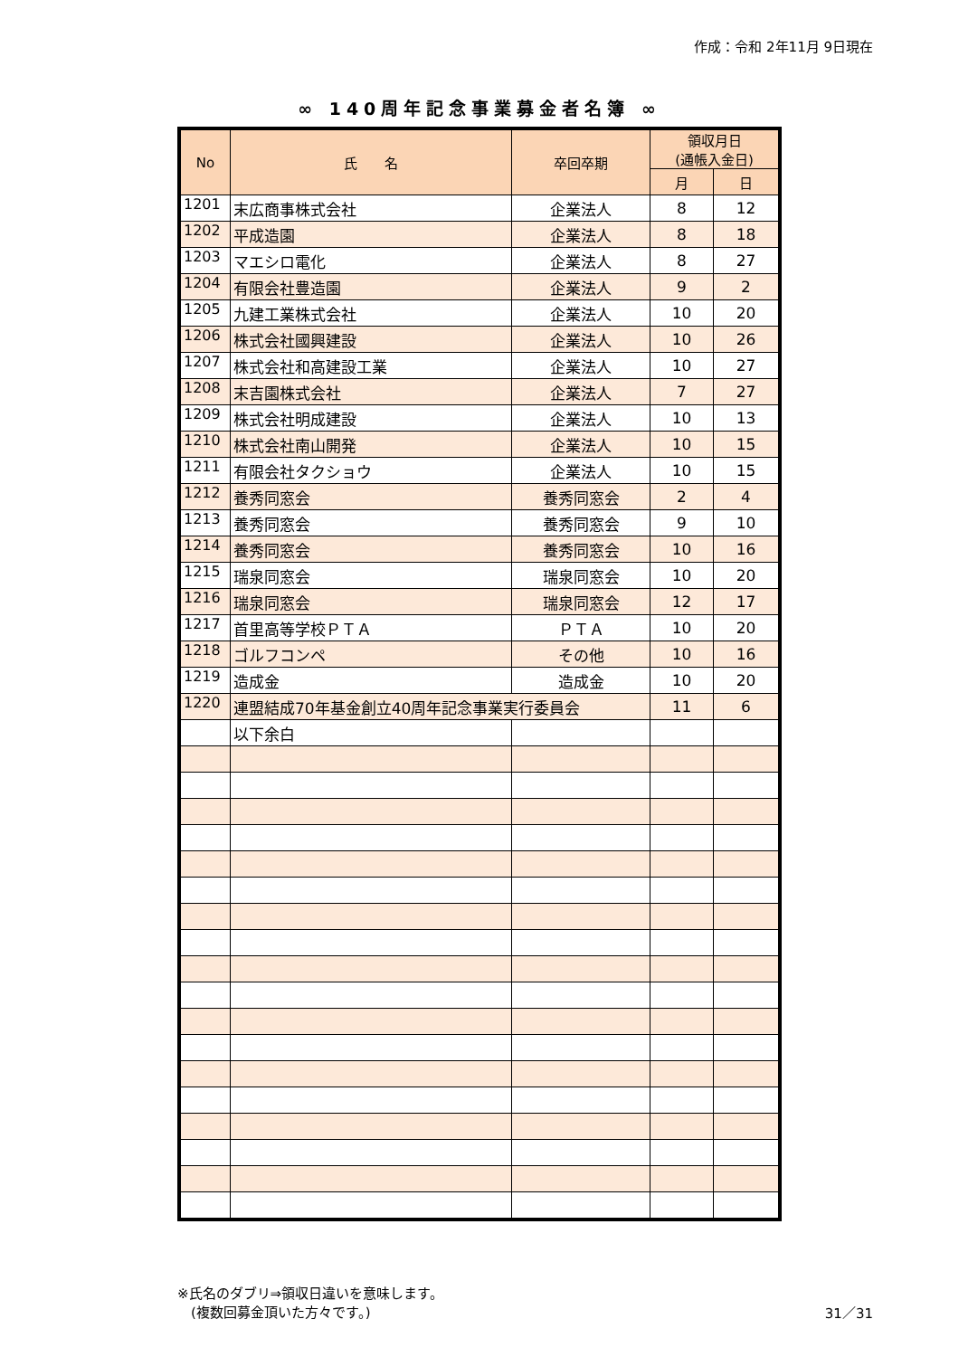作成：令和 2年11月 9日現在
∞ 140周年記念事業募金者名簿 ∞
| No | 氏 名 | 卒回卒期 | 領収月日 (通帳入金日) | |
| --- | --- | --- | --- | --- |
| | | | 月 | 日 |
| 1201 | 末広商事株式会社 | 企業法人 | 8 | 12 |
| 1202 | 平成造園 | 企業法人 | 8 | 18 |
| 1203 | マエシロ電化 | 企業法人 | 8 | 27 |
| 1204 | 有限会社豊造園 | 企業法人 | 9 | 2 |
| 1205 | 九建工業株式会社 | 企業法人 | 10 | 20 |
| 1206 | 株式会社國興建設 | 企業法人 | 10 | 26 |
| 1207 | 株式会社和高建設工業 | 企業法人 | 10 | 27 |
| 1208 | 末吉園株式会社 | 企業法人 | 7 | 27 |
| 1209 | 株式会社明成建設 | 企業法人 | 10 | 13 |
| 1210 | 株式会社南山開発 | 企業法人 | 10 | 15 |
| 1211 | 有限会社タクショウ | 企業法人 | 10 | 15 |
| 1212 | 養秀同窓会 | 養秀同窓会 | 2 | 4 |
| 1213 | 養秀同窓会 | 養秀同窓会 | 9 | 10 |
| 1214 | 養秀同窓会 | 養秀同窓会 | 10 | 16 |
| 1215 | 瑞泉同窓会 | 瑞泉同窓会 | 10 | 20 |
| 1216 | 瑞泉同窓会 | 瑞泉同窓会 | 12 | 17 |
| 1217 | 首里高等学校ＰＴＡ | ＰＴＡ | 10 | 20 |
| 1218 | ゴルフコンペ | その他 | 10 | 16 |
| 1219 | 造成金 | 造成金 | 10 | 20 |
| 1220 | 連盟結成70年基金創立40周年記念事業実行委員会 | | 11 | 6 |
| | 以下余白 | | | |
※氏名のダブリ⇒領収日違いを意味します。
　(複数回募金頂いた方々です。)
31／31